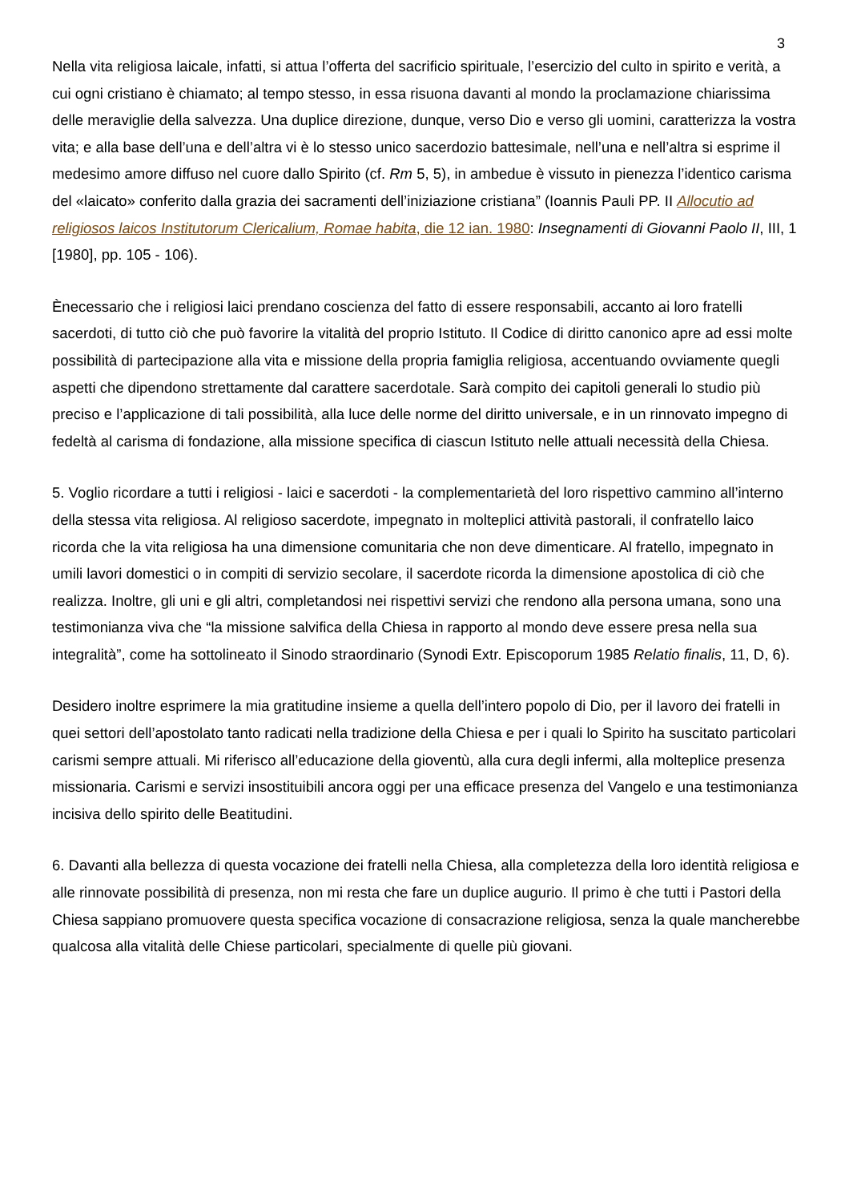3
Nella vita religiosa laicale, infatti, si attua l’offerta del sacrificio spirituale, l’esercizio del culto in spirito e verità, a cui ogni cristiano è chiamato; al tempo stesso, in essa risuona davanti al mondo la proclamazione chiarissima delle meraviglie della salvezza. Una duplice direzione, dunque, verso Dio e verso gli uomini, caratterizza la vostra vita; e alla base dell’una e dell’altra vi è lo stesso unico sacerdozio battesimale, nell’una e nell’altra si esprime il medesimo amore diffuso nel cuore dallo Spirito (cf. Rm 5, 5), in ambedue è vissuto in pienezza l’identico carisma del «laicato» conferito dalla grazia dei sacramenti dell’iniziazione cristiana” (Ioannis Pauli PP. II Allocutio ad religiosos laicos Institutorum Clericalium, Romae habita, die 12 ian. 1980: Insegnamenti di Giovanni Paolo II, III, 1 [1980], pp. 105 - 106).
Ènecessario che i religiosi laici prendano coscienza del fatto di essere responsabili, accanto ai loro fratelli sacerdoti, di tutto ciò che può favorire la vitalità del proprio Istituto. Il Codice di diritto canonico apre ad essi molte possibilità di partecipazione alla vita e missione della propria famiglia religiosa, accentuando ovviamente quegli aspetti che dipendono strettamente dal carattere sacerdotale. Sarà compito dei capitoli generali lo studio più preciso e l’applicazione di tali possibilità, alla luce delle norme del diritto universale, e in un rinnovato impegno di fedeltà al carisma di fondazione, alla missione specifica di ciascun Istituto nelle attuali necessità della Chiesa.
5. Voglio ricordare a tutti i religiosi - laici e sacerdoti - la complementarietà del loro rispettivo cammino all’interno della stessa vita religiosa. Al religioso sacerdote, impegnato in molteplici attività pastorali, il confratello laico ricorda che la vita religiosa ha una dimensione comunitaria che non deve dimenticare. Al fratello, impegnato in umili lavori domestici o in compiti di servizio secolare, il sacerdote ricorda la dimensione apostolica di ciò che realizza. Inoltre, gli uni e gli altri, completandosi nei rispettivi servizi che rendono alla persona umana, sono una testimonianza viva che “la missione salvifica della Chiesa in rapporto al mondo deve essere presa nella sua integralità”, come ha sottolineato il Sinodo straordinario (Synodi Extr. Episcoporum 1985 Relatio finalis, 11, D, 6).
Desidero inoltre esprimere la mia gratitudine insieme a quella dell’intero popolo di Dio, per il lavoro dei fratelli in quei settori dell’apostolato tanto radicati nella tradizione della Chiesa e per i quali lo Spirito ha suscitato particolari carismi sempre attuali. Mi riferisco all’educazione della gioventù, alla cura degli infermi, alla molteplice presenza missionaria. Carismi e servizi insostituibili ancora oggi per una efficace presenza del Vangelo e una testimonianza incisiva dello spirito delle Beatitudini.
6. Davanti alla bellezza di questa vocazione dei fratelli nella Chiesa, alla completezza della loro identità religiosa e alle rinnovate possibilità di presenza, non mi resta che fare un duplice augurio. Il primo è che tutti i Pastori della Chiesa sappiano promuovere questa specifica vocazione di consacrazione religiosa, senza la quale mancherebbe qualcosa alla vitalità delle Chiese particolari, specialmente di quelle più giovani.